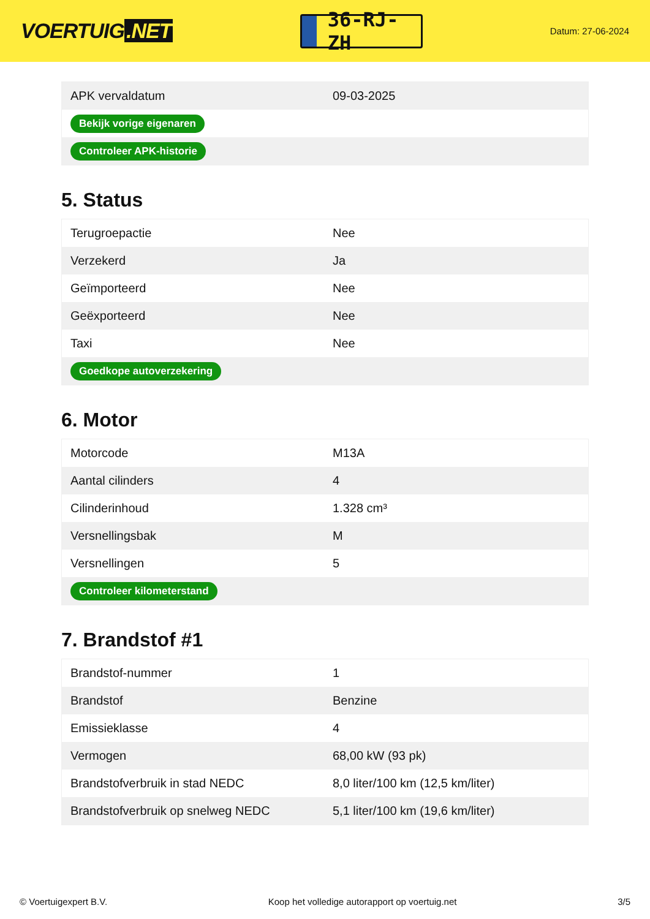VOERTUIG.NET
36-RJ-ZH
Datum: 27-06-2024
| APK vervaldatum | 09-03-2025 |
| Bekijk vorige eigenaren | |
| Controleer APK-historie | |
5. Status
| Terugroepactie | Nee |
| Verzekerd | Ja |
| Geïmporteerd | Nee |
| Geëxporteerd | Nee |
| Taxi | Nee |
| Goedkope autoverzekering | |
6. Motor
| Motorcode | M13A |
| Aantal cilinders | 4 |
| Cilinderinhoud | 1.328 cm³ |
| Versnellingsbak | M |
| Versnellingen | 5 |
| Controleer kilometerstand | |
7. Brandstof #1
| Brandstof-nummer | 1 |
| Brandstof | Benzine |
| Emissieklasse | 4 |
| Vermogen | 68,00 kW (93 pk) |
| Brandstofverbruik in stad NEDC | 8,0 liter/100 km (12,5 km/liter) |
| Brandstofverbruik op snelweg NEDC | 5,1 liter/100 km (19,6 km/liter) |
© Voertuigexpert B.V. Koop het volledige autorapport op voertuig.net 3/5